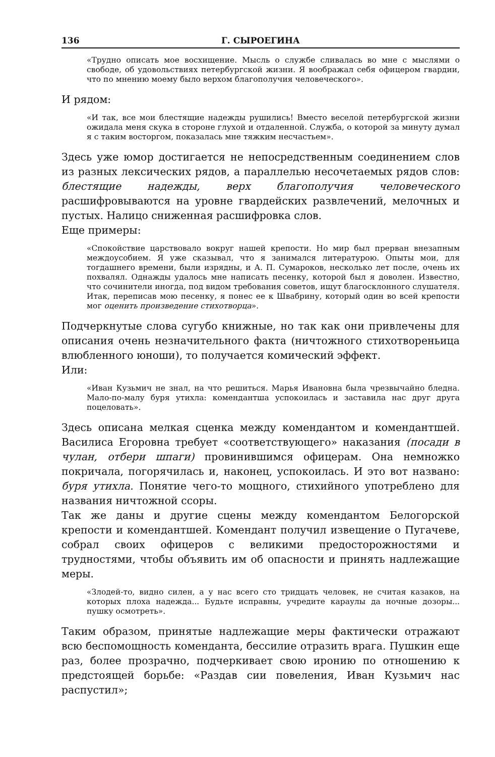136 Г. СЫРОЕГИНА
«Трудно описать мое восхищение. Мысль о службе сливалась во мне с мыслями о свободе, об удовольствиях петербургской жизни. Я воображал себя офицером гвардии, что по мнению моему было верхом благополучия человеческого».
И рядом:
«И так, все мои блестящие надежды рушились! Вместо веселой петербургской жизни ожидала меня скука в стороне глухой и отдаленной. Служба, о которой за минуту думал я с таким восторгом, показалась мне тяжким несчастьем».
Здесь уже юмор достигается не непосредственным соединением слов из разных лексических рядов, а параллелью несочетаемых рядов слов: блестящие надежды, верх благополучия человеческого расшифровываются на уровне гвардейских развлечений, мелочных и пустых. Налицо сниженная расшифровка слов.
Еще примеры:
«Спокойствие царствовало вокруг нашей крепости. Но мир был прерван внезапным междоусобием. Я уже сказывал, что я занимался литературою. Опыты мои, для тогдашнего времени, были изрядны, и А. П. Сумароков, несколько лет после, очень их похвалял. Однажды удалось мне написать песенку, которой был я доволен. Известно, что сочинители иногда, под видом требования советов, ищут благосклонного слушателя. Итак, переписав мою песенку, я понес ее к Швабрину, который один во всей крепости мог оценить произведение стихотворца».
Подчеркнутые слова сугубо книжные, но так как они привлечены для описания очень незначительного факта (ничтожного стихотвореньица влюбленного юноши), то получается комический эффект.
Или:
«Иван Кузьмич не знал, на что решиться. Марья Ивановна была чрезвычайно бледна. Мало-по-малу буря утихла: комендантша успокоилась и заставила нас друг друга поцеловать».
Здесь описана мелкая сценка между комендантом и комендантшей. Василиса Егоровна требует «соответствующего» наказания (посади в чулан, отбери шпаги) провинившимся офицерам. Она немножко покричала, погорячилась и, наконец, успокоилась. И это вот названо: буря утихла. Понятие чего-то мощного, стихийного употреблено для названия ничтожной ссоры.
Так же даны и другие сцены между комендантом Белогорской крепости и комендантшей. Комендант получил извещение о Пугачеве, собрал своих офицеров с великими предосторожностями и трудностями, чтобы объявить им об опасности и принять надлежащие меры.
«Злодей-то, видно силен, а у нас всего сто тридцать человек, не считая казаков, на которых плоха надежда... Будьте исправны, учредите караулы да ночные дозоры... пушку осмотреть».
Таким образом, принятые надлежащие меры фактически отражают всю беспомощность коменданта, бессилие отразить врага. Пушкин еще раз, более прозрачно, подчеркивает свою иронию по отношению к предстоящей борьбе: «Раздав сии повеления, Иван Кузьмич нас распустил»;